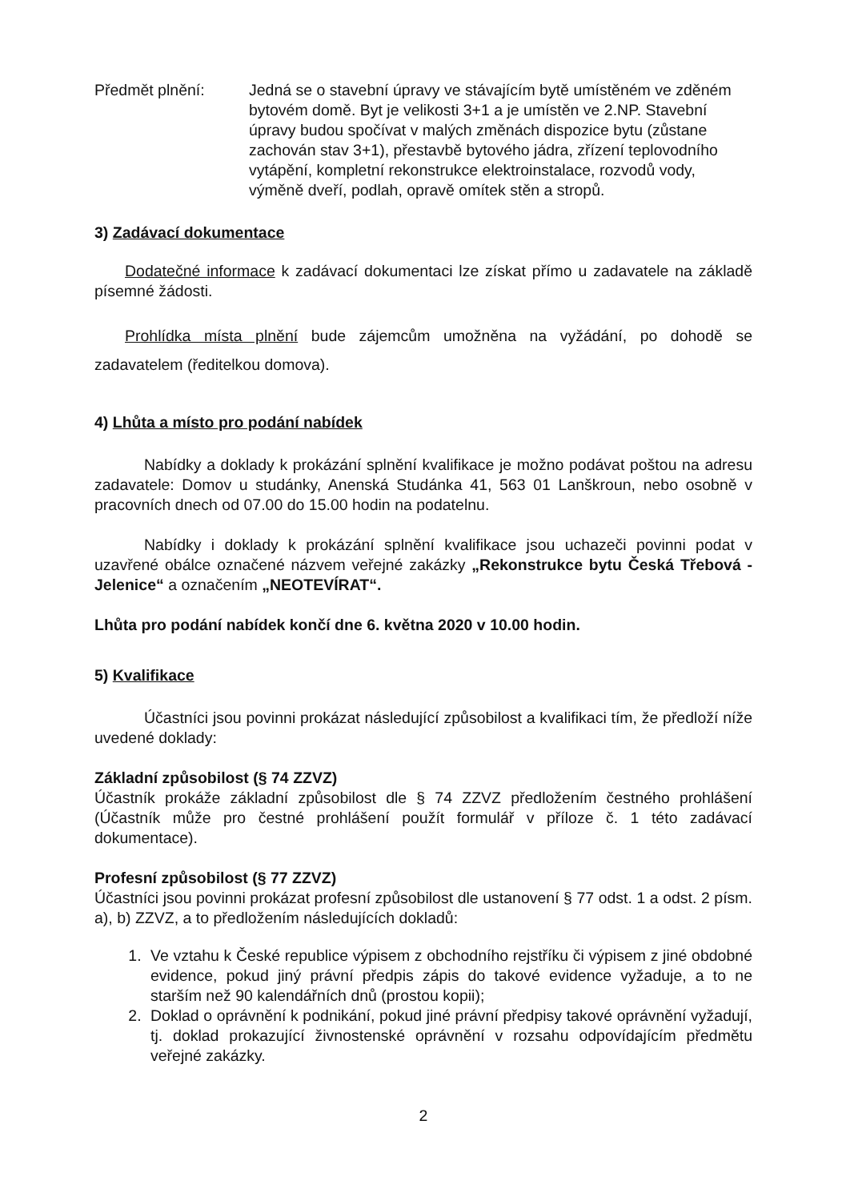Předmět plnění: Jedná se o stavební úpravy ve stávajícím bytě umístěném ve zděném bytovém domě. Byt je velikosti 3+1 a je umístěn ve 2.NP. Stavební úpravy budou spočívat v malých změnách dispozice bytu (zůstane zachován stav 3+1), přestavbě bytového jádra, zřízení teplovodního vytápění, kompletní rekonstrukce elektroinstalace, rozvodů vody, výměně dveří, podlah, opravě omítek stěn a stropů.
3) Zadávací dokumentace
Dodatečné informace k zadávací dokumentaci lze získat přímo u zadavatele na základě písemné žádosti.
Prohlídka místa plnění bude zájemcům umožněna na vyžádání, po dohodě se zadavatelem (ředitelkou domova).
4) Lhůta a místo pro podání nabídek
Nabídky a doklady k prokázání splnění kvalifikace je možno podávat poštou na adresu zadavatele: Domov u studánky, Anenská Studánka 41, 563 01 Lanškroun, nebo osobně v pracovních dnech od 07.00 do 15.00 hodin na podatelnu.
Nabídky i doklady k prokázání splnění kvalifikace jsou uchazeči povinni podat v uzavřené obálce označené názvem veřejné zakázky „Rekonstrukce bytu Česká Třebová - Jelenice“ a označením „NEOTEVÍRAT“.
Lhůta pro podání nabídek končí dne 6. května 2020 v 10.00 hodin.
5) Kvalifikace
Účastníci jsou povinni prokázat následující způsobilost a kvalifikaci tím, že předloží níže uvedené doklady:
Základní způsobilost (§ 74 ZZVZ)
Účastník prokáže základní způsobilost dle § 74 ZZVZ předložením čestného prohlášení (Účastník může pro čestné prohlášení použít formulář v příloze č. 1 této zadávací dokumentace).
Profesní způsobilost (§ 77 ZZVZ)
Účastníci jsou povinni prokázat profesní způsobilost dle ustanovení § 77 odst. 1 a odst. 2 písm. a), b) ZZVZ, a to předložením následujících dokladů:
1. Ve vztahu k České republice výpisem z obchodního rejstříku či výpisem z jiné obdobné evidence, pokud jiný právní předpis zápis do takové evidence vyžaduje, a to ne starším než 90 kalendářních dnů (prostou kopii);
2. Doklad o oprávnění k podnikání, pokud jiné právní předpisy takové oprávnění vyžadují, tj. doklad prokazující živnostenské oprávnění v rozsahu odpovídajícím předmětu veřejné zakázky.
2